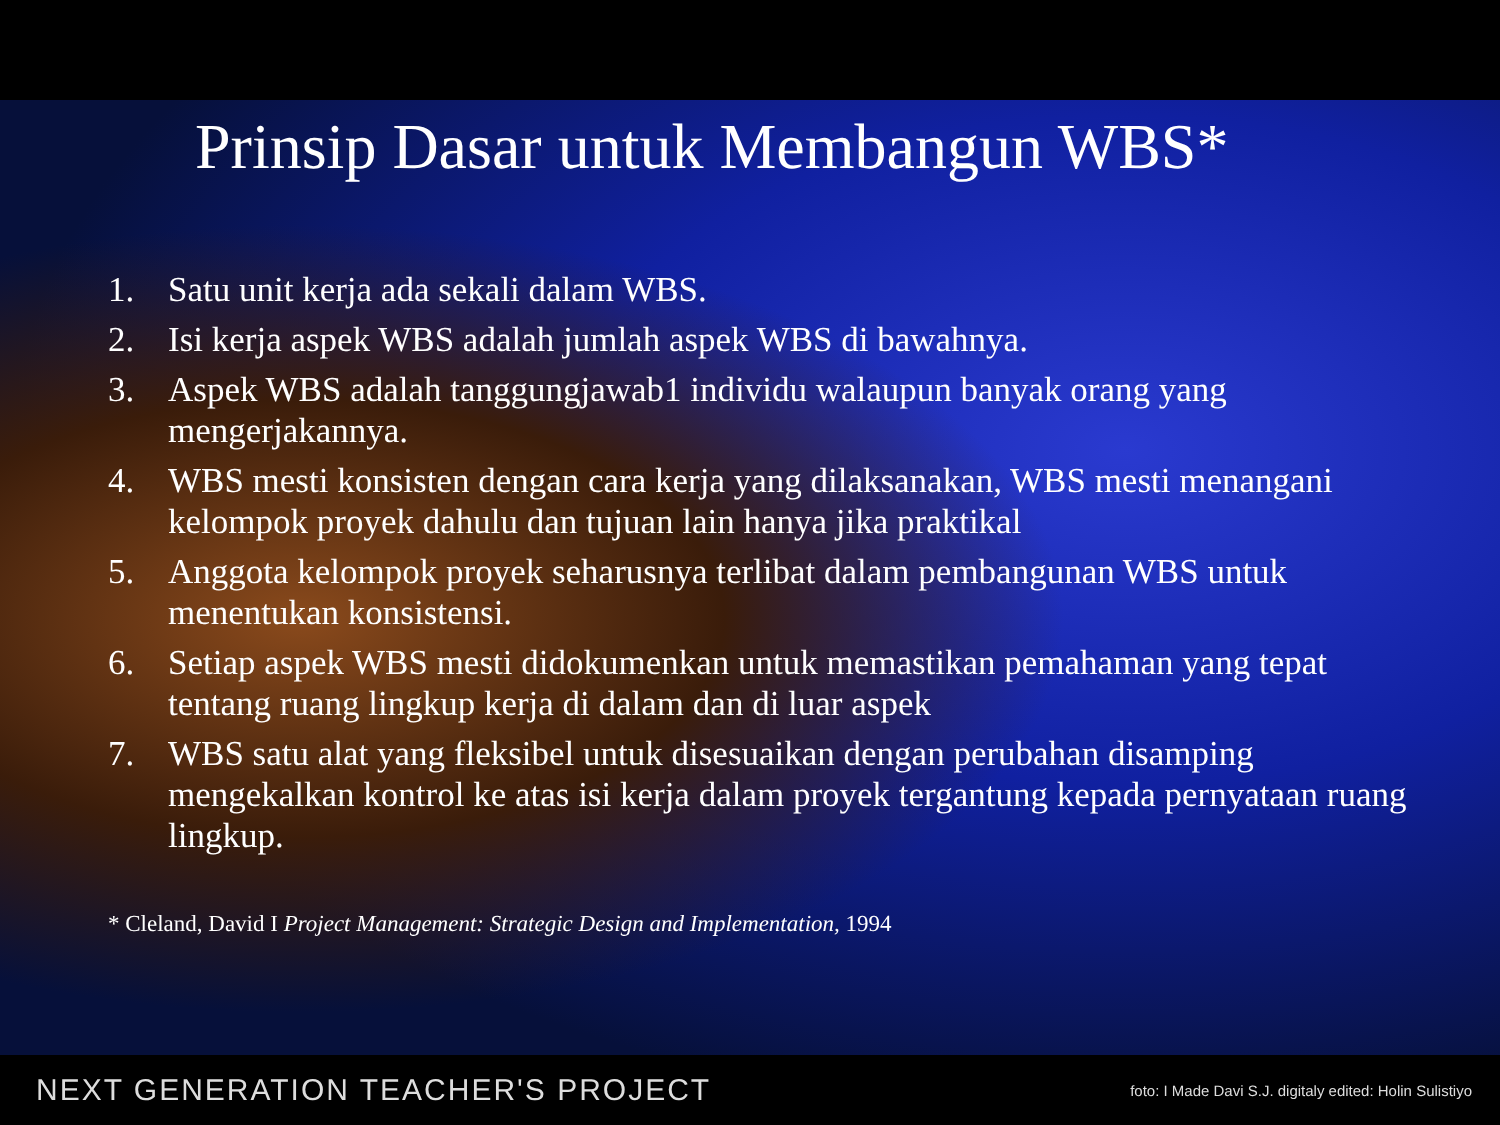Prinsip Dasar untuk Membangun WBS*
1. Satu unit kerja ada sekali dalam WBS.
2. Isi kerja aspek WBS adalah jumlah aspek WBS di bawahnya.
3. Aspek WBS adalah tanggungjawab1 individu walaupun banyak orang yang mengerjakannya.
4. WBS mesti konsisten dengan cara kerja yang dilaksanakan, WBS mesti menangani kelompok proyek dahulu dan tujuan lain hanya jika praktikal
5. Anggota kelompok proyek seharusnya terlibat dalam pembangunan WBS untuk menentukan konsistensi.
6. Setiap aspek WBS mesti didokumenkan untuk memastikan pemahaman yang tepat tentang ruang lingkup kerja di dalam dan di luar aspek
7. WBS satu alat yang fleksibel untuk disesuaikan dengan perubahan disamping mengekalkan kontrol ke atas isi kerja dalam proyek tergantung kepada pernyataan ruang lingkup.
* Cleland, David I Project Management: Strategic Design and Implementation, 1994
NEXT GENERATION TEACHER'S PROJECT foto: I Made Davi S.J. digitaly edited: Holin Sulistiyo